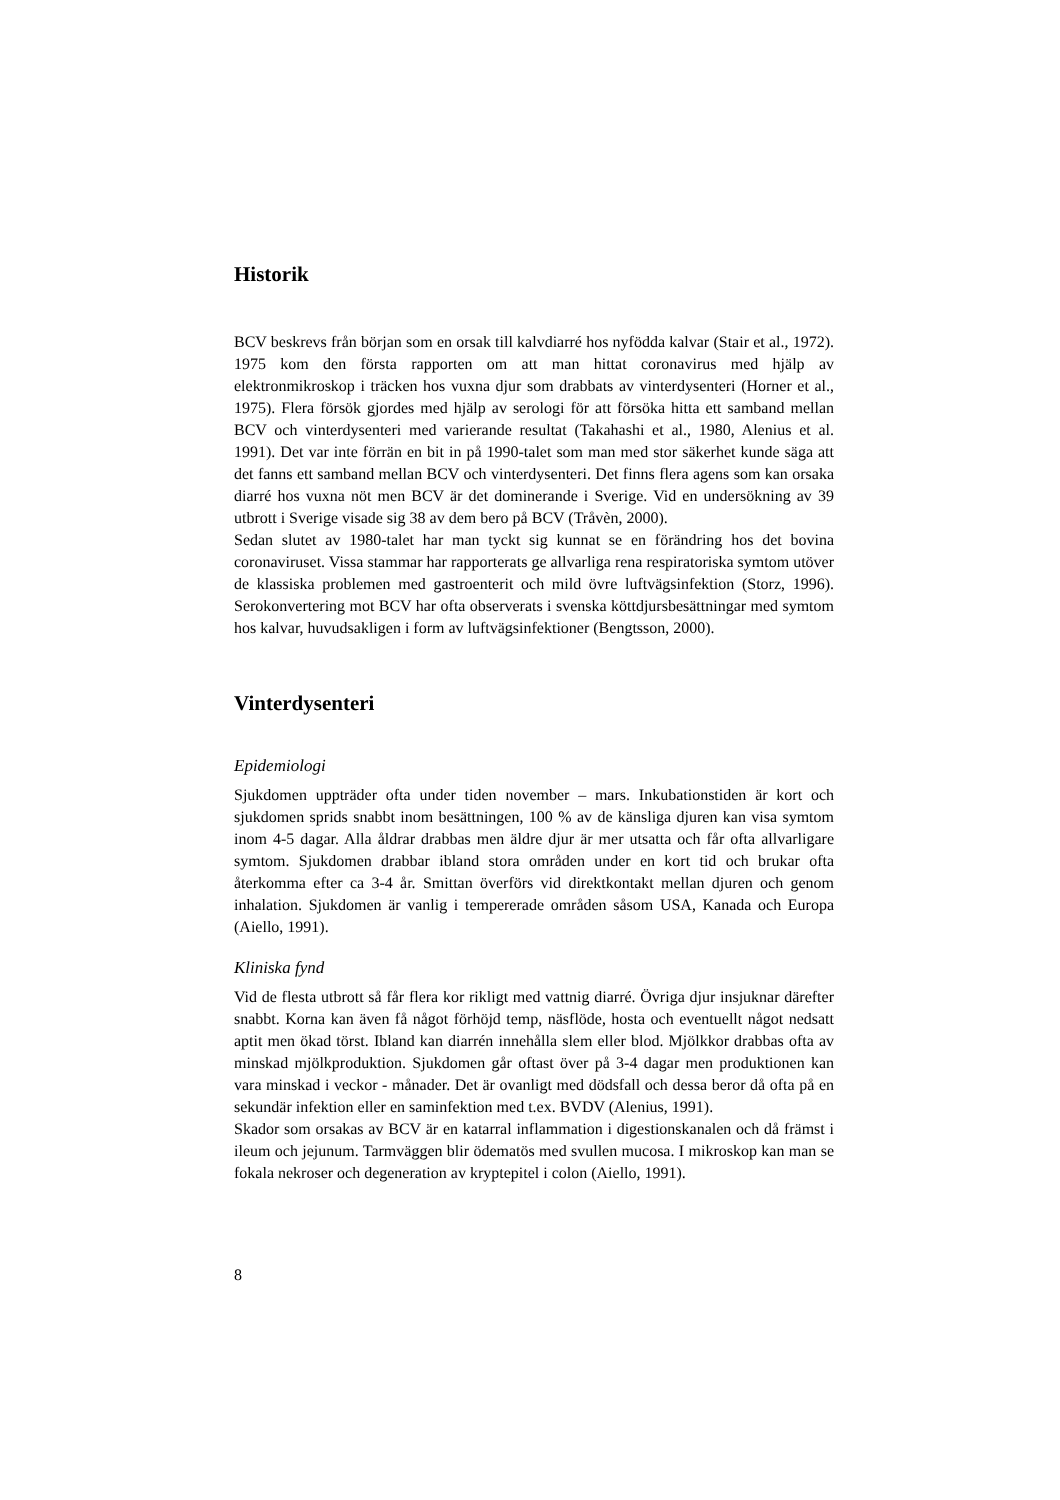Historik
BCV beskrevs från början som en orsak till kalvdiarré hos nyfödda kalvar (Stair et al., 1972). 1975 kom den första rapporten om att man hittat coronavirus med hjälp av elektronmikroskop i träcken hos vuxna djur som drabbats av vinterdysenteri (Horner et al., 1975). Flera försök gjordes med hjälp av serologi för att försöka hitta ett samband mellan BCV och vinterdysenteri med varierande resultat (Takahashi et al., 1980, Alenius et al. 1991). Det var inte förrän en bit in på 1990-talet som man med stor säkerhet kunde säga att det fanns ett samband mellan BCV och vinterdysenteri. Det finns flera agens som kan orsaka diarré hos vuxna nöt men BCV är det dominerande i Sverige. Vid en undersökning av 39 utbrott i Sverige visade sig 38 av dem bero på BCV (Tråvèn, 2000).
Sedan slutet av 1980-talet har man tyckt sig kunnat se en förändring hos det bovina coronaviruset. Vissa stammar har rapporterats ge allvarliga rena respiratoriska symtom utöver de klassiska problemen med gastroenterit och mild övre luftvägsinfektion (Storz, 1996). Serokonvertering mot BCV har ofta observerats i svenska köttdjursbesättningar med symtom hos kalvar, huvudsakligen i form av luftvägsinfektioner (Bengtsson, 2000).
Vinterdysenteri
Epidemiologi
Sjukdomen uppträder ofta under tiden november – mars. Inkubationstiden är kort och sjukdomen sprids snabbt inom besättningen, 100 % av de känsliga djuren kan visa symtom inom 4-5 dagar. Alla åldrar drabbas men äldre djur är mer utsatta och får ofta allvarligare symtom. Sjukdomen drabbar ibland stora områden under en kort tid och brukar ofta återkomma efter ca 3-4 år. Smittan överförs vid direktkontakt mellan djuren och genom inhalation. Sjukdomen är vanlig i tempererade områden såsom USA, Kanada och Europa (Aiello, 1991).
Kliniska fynd
Vid de flesta utbrott så får flera kor rikligt med vattnig diarré. Övriga djur insjuknar därefter snabbt. Korna kan även få något förhöjd temp, näsflöde, hosta och eventuellt något nedsatt aptit men ökad törst. Ibland kan diarrén innehålla slem eller blod. Mjölkkor drabbas ofta av minskad mjölkproduktion. Sjukdomen går oftast över på 3-4 dagar men produktionen kan vara minskad i veckor - månader. Det är ovanligt med dödsfall och dessa beror då ofta på en sekundär infektion eller en saminfektion med t.ex. BVDV (Alenius, 1991).
Skador som orsakas av BCV är en katarral inflammation i digestionskanalen och då främst i ileum och jejunum. Tarmväggen blir ödematös med svullen mucosa. I mikroskop kan man se fokala nekroser och degeneration av kryptepitel i colon (Aiello, 1991).
8